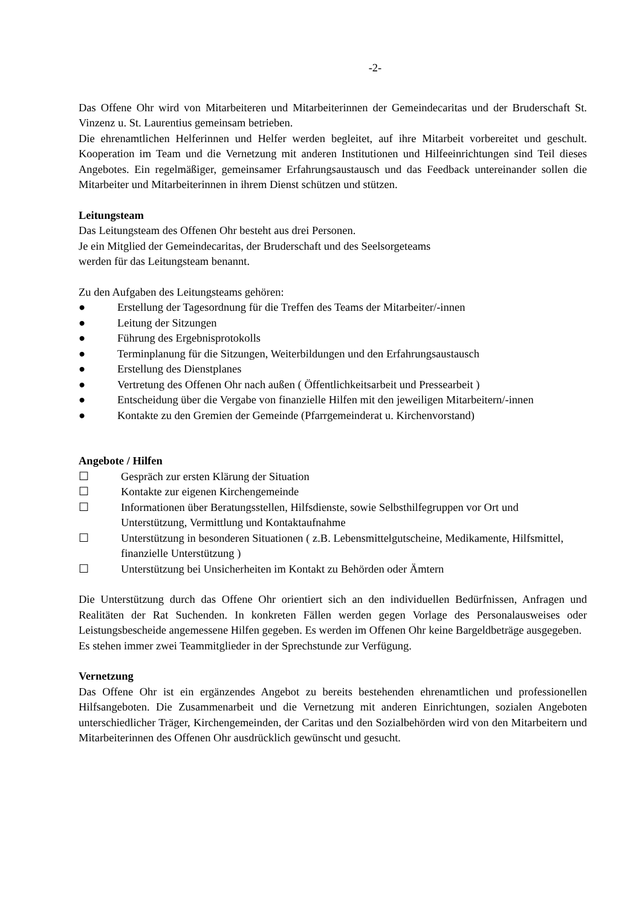-2-
Das Offene Ohr wird von Mitarbeiteren und Mitarbeiterinnen der Gemeindecaritas und der Bruderschaft St. Vinzenz u. St. Laurentius gemeinsam betrieben.
Die ehrenamtlichen Helferinnen und Helfer werden begleitet, auf ihre Mitarbeit vorbereitet und geschult. Kooperation im Team und die Vernetzung mit anderen Institutionen und Hilfeeinrichtungen sind Teil dieses Angebotes. Ein regelmäßiger, gemeinsamer Erfahrungsaustausch und das Feedback untereinander sollen die Mitarbeiter und Mitarbeiterinnen in ihrem Dienst schützen und stützen.
Leitungsteam
Das Leitungsteam des Offenen Ohr besteht aus drei Personen.
Je ein Mitglied der Gemeindecaritas, der Bruderschaft und des Seelsorgeteams
werden für das Leitungsteam benannt.
Zu den Aufgaben des Leitungsteams gehören:
● Erstellung der Tagesordnung für die Treffen des Teams der Mitarbeiter/-innen
● Leitung der Sitzungen
● Führung des Ergebnisprotokolls
● Terminplanung für die Sitzungen, Weiterbildungen und den Erfahrungsaustausch
● Erstellung des Dienstplanes
● Vertretung des Offenen Ohr nach außen ( Öffentlichkeitsarbeit und Pressearbeit )
● Entscheidung über die Vergabe von finanzielle Hilfen mit den jeweiligen Mitarbeitern/-innen
● Kontakte zu den Gremien der Gemeinde (Pfarrgemeinderat u. Kirchenvorstand)
Angebote / Hilfen
☐ Gespräch zur ersten Klärung der Situation
☐ Kontakte zur eigenen Kirchengemeinde
☐ Informationen über Beratungsstellen, Hilfsdienste, sowie Selbsthilfegruppen vor Ort und Unterstützung, Vermittlung und Kontaktaufnahme
☐ Unterstützung in besonderen Situationen ( z.B. Lebensmittelgutscheine, Medikamente, Hilfsmittel, finanzielle Unterstützung )
☐ Unterstützung bei Unsicherheiten im Kontakt zu Behörden oder Ämtern
Die Unterstützung durch das Offene Ohr orientiert sich an den individuellen Bedürfnissen, Anfragen und Realitäten der Rat Suchenden. In konkreten Fällen werden gegen Vorlage des Personalausweises oder Leistungsbescheide angemessene Hilfen gegeben. Es werden im Offenen Ohr keine Bargeldbeträge ausgegeben.
Es stehen immer zwei Teammitglieder in der Sprechstunde zur Verfügung.
Vernetzung
Das Offene Ohr ist ein ergänzendes Angebot zu bereits bestehenden ehrenamtlichen und professionellen Hilfsangeboten. Die Zusammenarbeit und die Vernetzung mit anderen Einrichtungen, sozialen Angeboten unterschiedlicher Träger, Kirchengemeinden, der Caritas und den Sozialbehörden wird von den Mitarbeitern und Mitarbeiterinnen des Offenen Ohr ausdrücklich gewünscht und gesucht.